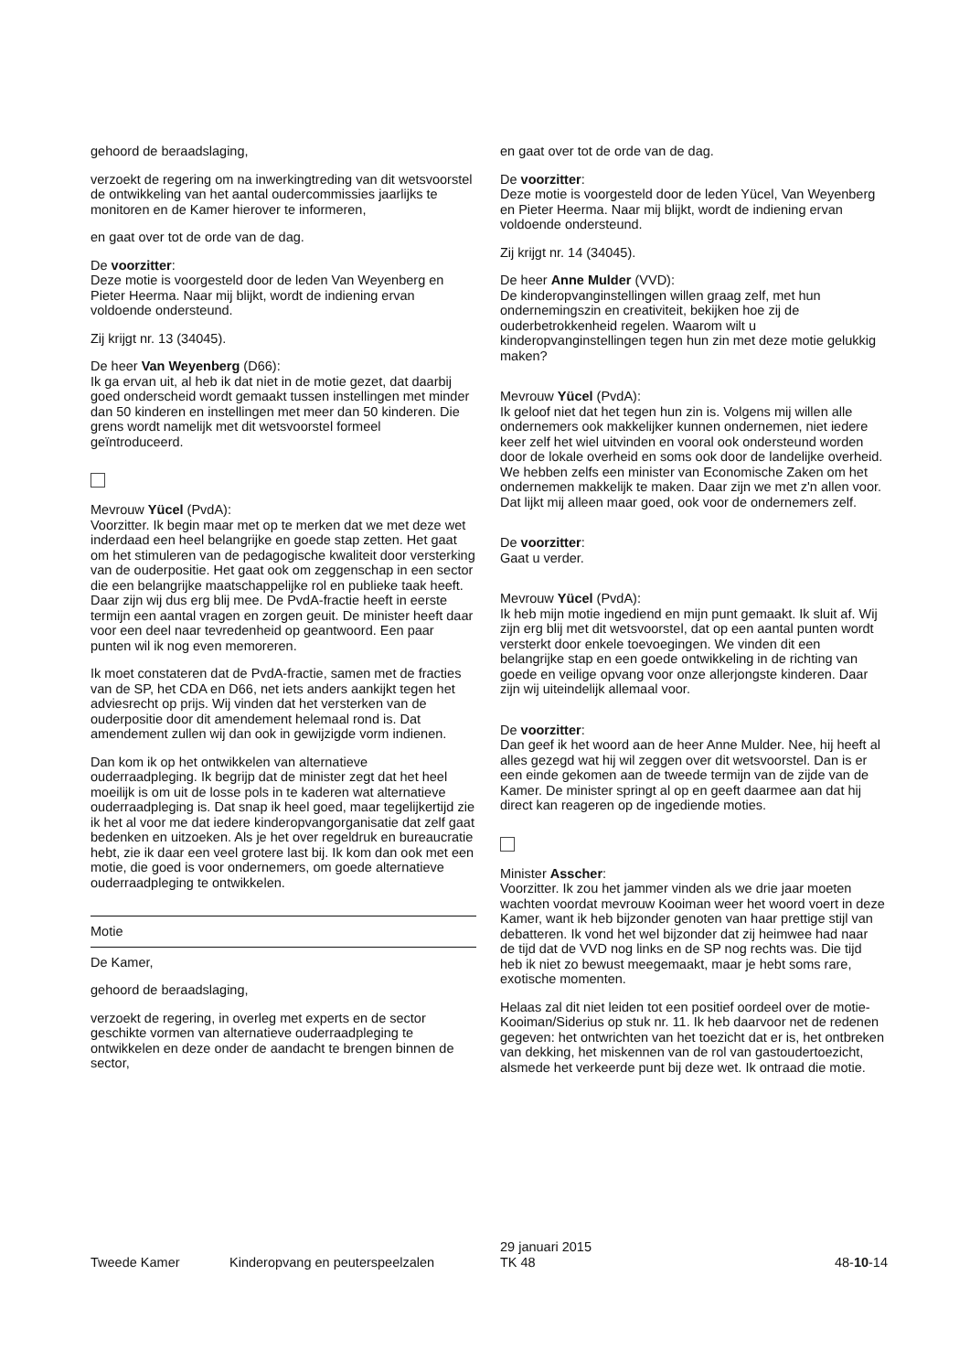gehoord de beraadslaging,
verzoekt de regering om na inwerkingtreding van dit wetsvoorstel de ontwikkeling van het aantal oudercommissies jaarlijks te monitoren en de Kamer hierover te informeren,
en gaat over tot de orde van de dag.
De voorzitter:
Deze motie is voorgesteld door de leden Van Weyenberg en Pieter Heerma. Naar mij blijkt, wordt de indiening ervan voldoende ondersteund.
Zij krijgt nr. 13 (34045).
De heer Van Weyenberg (D66):
Ik ga ervan uit, al heb ik dat niet in de motie gezet, dat daarbij goed onderscheid wordt gemaakt tussen instellingen met minder dan 50 kinderen en instellingen met meer dan 50 kinderen. Die grens wordt namelijk met dit wetsvoorstel formeel geïntroduceerd.
Mevrouw Yücel (PvdA):
Voorzitter. Ik begin maar met op te merken dat we met deze wet inderdaad een heel belangrijke en goede stap zetten. Het gaat om het stimuleren van de pedagogische kwaliteit door versterking van de ouderpositie. Het gaat ook om zeggenschap in een sector die een belangrijke maatschappelijke rol en publieke taak heeft. Daar zijn wij dus erg blij mee. De PvdA-fractie heeft in eerste termijn een aantal vragen en zorgen geuit. De minister heeft daar voor een deel naar tevredenheid op geantwoord. Een paar punten wil ik nog even memoreren.
Ik moet constateren dat de PvdA-fractie, samen met de fracties van de SP, het CDA en D66, net iets anders aankijkt tegen het adviesrecht op prijs. Wij vinden dat het versterken van de ouderpositie door dit amendement helemaal rond is. Dat amendement zullen wij dan ook in gewijzigde vorm indienen.
Dan kom ik op het ontwikkelen van alternatieve ouderraadpleging. Ik begrijp dat de minister zegt dat het heel moeilijk is om uit de losse pols in te kaderen wat alternatieve ouderraadpleging is. Dat snap ik heel goed, maar tegelijkertijd zie ik het al voor me dat iedere kinderopvangorganisatie dat zelf gaat bedenken en uitzoeken. Als je het over regeldruk en bureaucratie hebt, zie ik daar een veel grotere last bij. Ik kom dan ook met een motie, die goed is voor ondernemers, om goede alternatieve ouderraadpleging te ontwikkelen.
Motie
De Kamer,
gehoord de beraadslaging,
verzoekt de regering, in overleg met experts en de sector geschikte vormen van alternatieve ouderraadpleging te ontwikkelen en deze onder de aandacht te brengen binnen de sector,
en gaat over tot de orde van de dag.
De voorzitter:
Deze motie is voorgesteld door de leden Yücel, Van Weyenberg en Pieter Heerma. Naar mij blijkt, wordt de indiening ervan voldoende ondersteund.
Zij krijgt nr. 14 (34045).
De heer Anne Mulder (VVD):
De kinderopvanginstellingen willen graag zelf, met hun ondernemingszin en creativiteit, bekijken hoe zij de ouderbetrokkenheid regelen. Waarom wilt u kinderopvanginstellingen tegen hun zin met deze motie gelukkig maken?
Mevrouw Yücel (PvdA):
Ik geloof niet dat het tegen hun zin is. Volgens mij willen alle ondernemers ook makkelijker kunnen ondernemen, niet iedere keer zelf het wiel uitvinden en vooral ook ondersteund worden door de lokale overheid en soms ook door de landelijke overheid. We hebben zelfs een minister van Economische Zaken om het ondernemen makkelijk te maken. Daar zijn we met z'n allen voor. Dat lijkt mij alleen maar goed, ook voor de ondernemers zelf.
De voorzitter:
Gaat u verder.
Mevrouw Yücel (PvdA):
Ik heb mijn motie ingediend en mijn punt gemaakt. Ik sluit af. Wij zijn erg blij met dit wetsvoorstel, dat op een aantal punten wordt versterkt door enkele toevoegingen. We vinden dit een belangrijke stap en een goede ontwikkeling in de richting van goede en veilige opvang voor onze allerjongste kinderen. Daar zijn wij uiteindelijk allemaal voor.
De voorzitter:
Dan geef ik het woord aan de heer Anne Mulder. Nee, hij heeft al alles gezegd wat hij wil zeggen over dit wetsvoorstel. Dan is er een einde gekomen aan de tweede termijn van de zijde van de Kamer. De minister springt al op en geeft daarmee aan dat hij direct kan reageren op de ingediende moties.
Minister Asscher:
Voorzitter. Ik zou het jammer vinden als we drie jaar moeten wachten voordat mevrouw Kooiman weer het woord voert in deze Kamer, want ik heb bijzonder genoten van haar prettige stijl van debatteren. Ik vond het wel bijzonder dat zij heimwee had naar de tijd dat de VVD nog links en de SP nog rechts was. Die tijd heb ik niet zo bewust meegemaakt, maar je hebt soms rare, exotische momenten.
Helaas zal dit niet leiden tot een positief oordeel over de motie-Kooiman/Siderius op stuk nr. 11. Ik heb daarvoor net de redenen gegeven: het ontwrichten van het toezicht dat er is, het ontbreken van dekking, het miskennen van de rol van gastoudertoezicht, alsmede het verkeerde punt bij deze wet. Ik ontraad die motie.
Tweede Kamer
Kinderopvang en peuterspeelzalen
29 januari 2015
TK 48
48-10-14